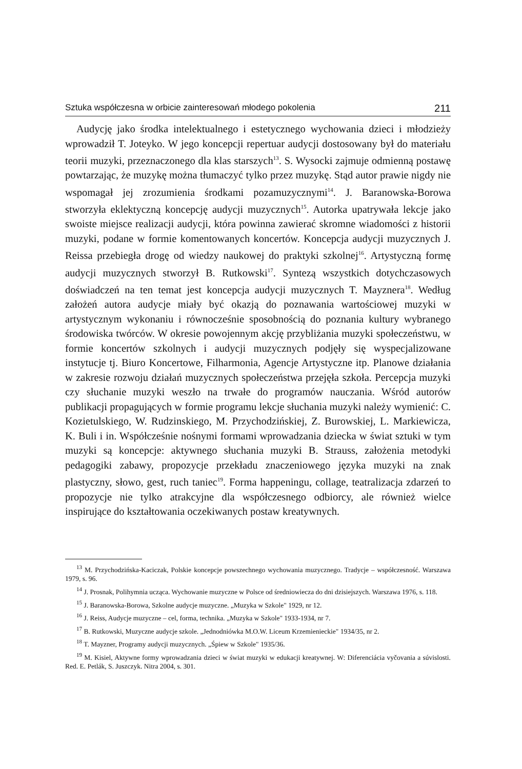Sztuka współczesna w orbicie zainteresowań młodego pokolenia 211
Audycję jako środka intelektualnego i estetycznego wychowania dzieci i młodzieży wprowadził T. Joteyko. W jego koncepcji repertuar audycji dostosowany był do materiału teorii muzyki, przeznaczonego dla klas starszych<sup>13</sup>. S. Wysocki zajmuje odmienną postawę powtarzając, że muzykę można tłumaczyć tylko przez muzykę. Stąd autor prawie nigdy nie wspomagał jej zrozumienia środkami pozamuzycznymi<sup>14</sup>. J. Baranowska-Borowa stworzyła eklektyczną koncepcję audycji muzycznych<sup>15</sup>. Autorka upatrywała lekcje jako swoiste miejsce realizacji audycji, która powinna zawierać skromne wiadomości z historii muzyki, podane w formie komentowanych koncertów. Koncepcja audycji muzycznych J. Reissa przebiegła drogę od wiedzy naukowej do praktyki szkolnej<sup>16</sup>. Artystyczną formę audycji muzycznych stworzył B. Rutkowski<sup>17</sup>. Syntezą wszystkich dotychczasowych doświadczeń na ten temat jest koncepcja audycji muzycznych T. Mayznera<sup>18</sup>. Według założeń autora audycje miały być okazją do poznawania wartościowej muzyki w artystycznym wykonaniu i równocześnie sposobnością do poznania kultury wybranego środowiska twórców. W okresie powojennym akcję przybliżania muzyki społeczeństwu, w formie koncertów szkolnych i audycji muzycznych podjęły się wyspecjalizowane instytucje tj. Biuro Koncertowe, Filharmonia, Agencje Artystyczne itp. Planowe działania w zakresie rozwoju działań muzycznych społeczeństwa przejęła szkoła. Percepcja muzyki czy słuchanie muzyki weszło na trwałe do programów nauczania. Wśród autorów publikacji propagujących w formie programu lekcje słuchania muzyki należy wymienić: C. Kozietulskiego, W. Rudzinskiego, M. Przychodzińskiej, Z. Burowskiej, L. Markiewicza, K. Buli i in. Współcześnie nośnymi formami wprowadzania dziecka w świat sztuki w tym muzyki są koncepcje: aktywnego słuchania muzyki B. Strauss, założenia metodyki pedagogiki zabawy, propozycje przekładu znaczeniowego języka muzyki na znak plastyczny, słowo, gest, ruch taniec<sup>19</sup>. Forma happeningu, collage, teatralizacja zdarzeń to propozycje nie tylko atrakcyjne dla współczesnego odbiorcy, ale również wielce inspirujące do kształtowania oczekiwanych postaw kreatywnych.
<sup>13</sup> M. Przychodzińska-Kaciczak, Polskie koncepcje powszechnego wychowania muzycznego. Tradycje – współczesność. Warszawa 1979, s. 96.
<sup>14</sup> J. Prosnak, Polihymnia ucząca. Wychowanie muzyczne w Polsce od średniowiecza do dni dzisiejszych. Warszawa 1976, s. 118.
<sup>15</sup> J. Baranowska-Borowa, Szkolne audycje muzyczne. „Muzyka w Szkole" 1929, nr 12.
<sup>16</sup> J. Reiss, Audycje muzyczne – cel, forma, technika. „Muzyka w Szkole" 1933-1934, nr 7.
<sup>17</sup> B. Rutkowski, Muzyczne audycje szkole. „Jednodniówka M.O.W. Liceum Krzemienieckie" 1934/35, nr 2.
<sup>18</sup> T. Mayzner, Programy audycji muzycznych. „Śpiew w Szkole" 1935/36.
<sup>19</sup> M. Kisiel, Aktywne formy wprowadzania dzieci w świat muzyki w edukacji kreatywnej. W: Diferenciácia vyčovania a súvislosti. Red. E. Petlák, S. Juszczyk. Nitra 2004, s. 301.